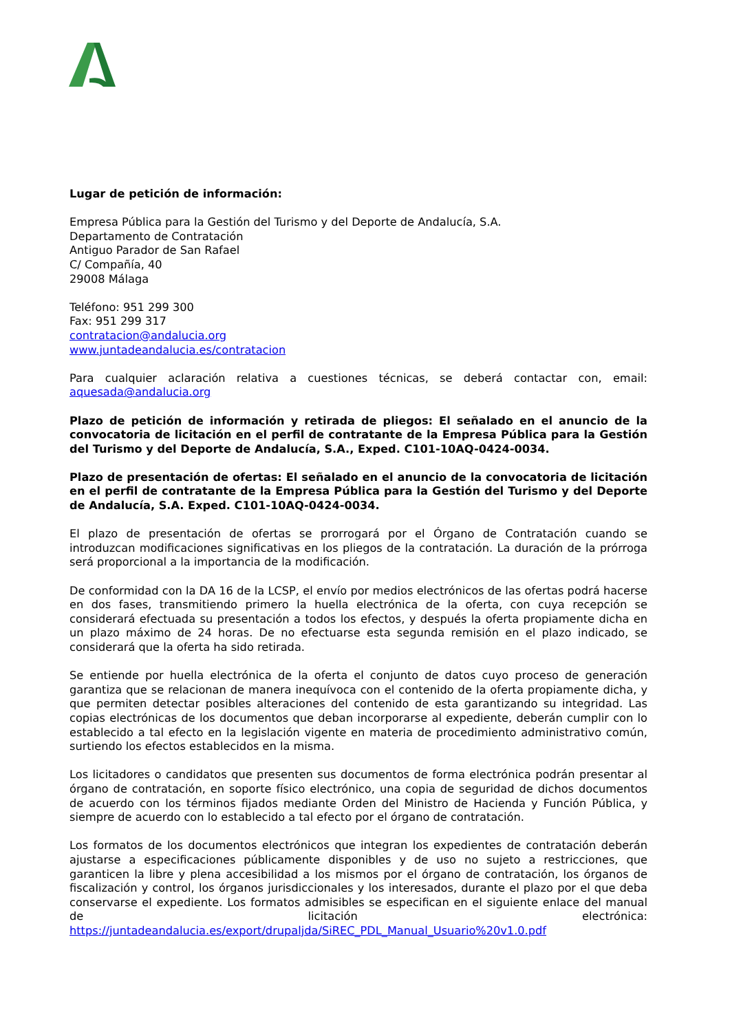Lugar de petición de información:
Empresa Pública para la Gestión del Turismo y del Deporte de Andalucía, S.A.
Departamento de Contratación
Antiguo Parador de San Rafael
C/ Compañía, 40
29008 Málaga
Teléfono: 951 299 300
Fax: 951 299 317
contratacion@andalucia.org
www.juntadeandalucia.es/contratacion
Para cualquier aclaración relativa a cuestiones técnicas, se deberá contactar con, email: aquesada@andalucia.org
Plazo de petición de información y retirada de pliegos: El señalado en el anuncio de la convocatoria de licitación en el perfil de contratante de la Empresa Pública para la Gestión del Turismo y del Deporte de Andalucía, S.A., Exped. C101-10AQ-0424-0034.
Plazo de presentación de ofertas: El señalado en el anuncio de la convocatoria de licitación en el perfil de contratante de la Empresa Pública para la Gestión del Turismo y del Deporte de Andalucía, S.A. Exped. C101-10AQ-0424-0034.
El plazo de presentación de ofertas se prorrogará por el Órgano de Contratación cuando se introduzcan modificaciones significativas en los pliegos de la contratación. La duración de la prórroga será proporcional a la importancia de la modificación.
De conformidad con la DA 16 de la LCSP, el envío por medios electrónicos de las ofertas podrá hacerse en dos fases, transmitiendo primero la huella electrónica de la oferta, con cuya recepción se considerará efectuada su presentación a todos los efectos, y después la oferta propiamente dicha en un plazo máximo de 24 horas. De no efectuarse esta segunda remisión en el plazo indicado, se considerará que la oferta ha sido retirada.
Se entiende por huella electrónica de la oferta el conjunto de datos cuyo proceso de generación garantiza que se relacionan de manera inequívoca con el contenido de la oferta propiamente dicha, y que permiten detectar posibles alteraciones del contenido de esta garantizando su integridad. Las copias electrónicas de los documentos que deban incorporarse al expediente, deberán cumplir con lo establecido a tal efecto en la legislación vigente en materia de procedimiento administrativo común, surtiendo los efectos establecidos en la misma.
Los licitadores o candidatos que presenten sus documentos de forma electrónica podrán presentar al órgano de contratación, en soporte físico electrónico, una copia de seguridad de dichos documentos de acuerdo con los términos fijados mediante Orden del Ministro de Hacienda y Función Pública, y siempre de acuerdo con lo establecido a tal efecto por el órgano de contratación.
Los formatos de los documentos electrónicos que integran los expedientes de contratación deberán ajustarse a especificaciones públicamente disponibles y de uso no sujeto a restricciones, que garanticen la libre y plena accesibilidad a los mismos por el órgano de contratación, los órganos de fiscalización y control, los órganos jurisdiccionales y los interesados, durante el plazo por el que deba conservarse el expediente. Los formatos admisibles se especifican en el siguiente enlace del manual de licitación electrónica: https://juntadeandalucia.es/export/drupaljda/SiREC_PDL_Manual_Usuario%20v1.0.pdf